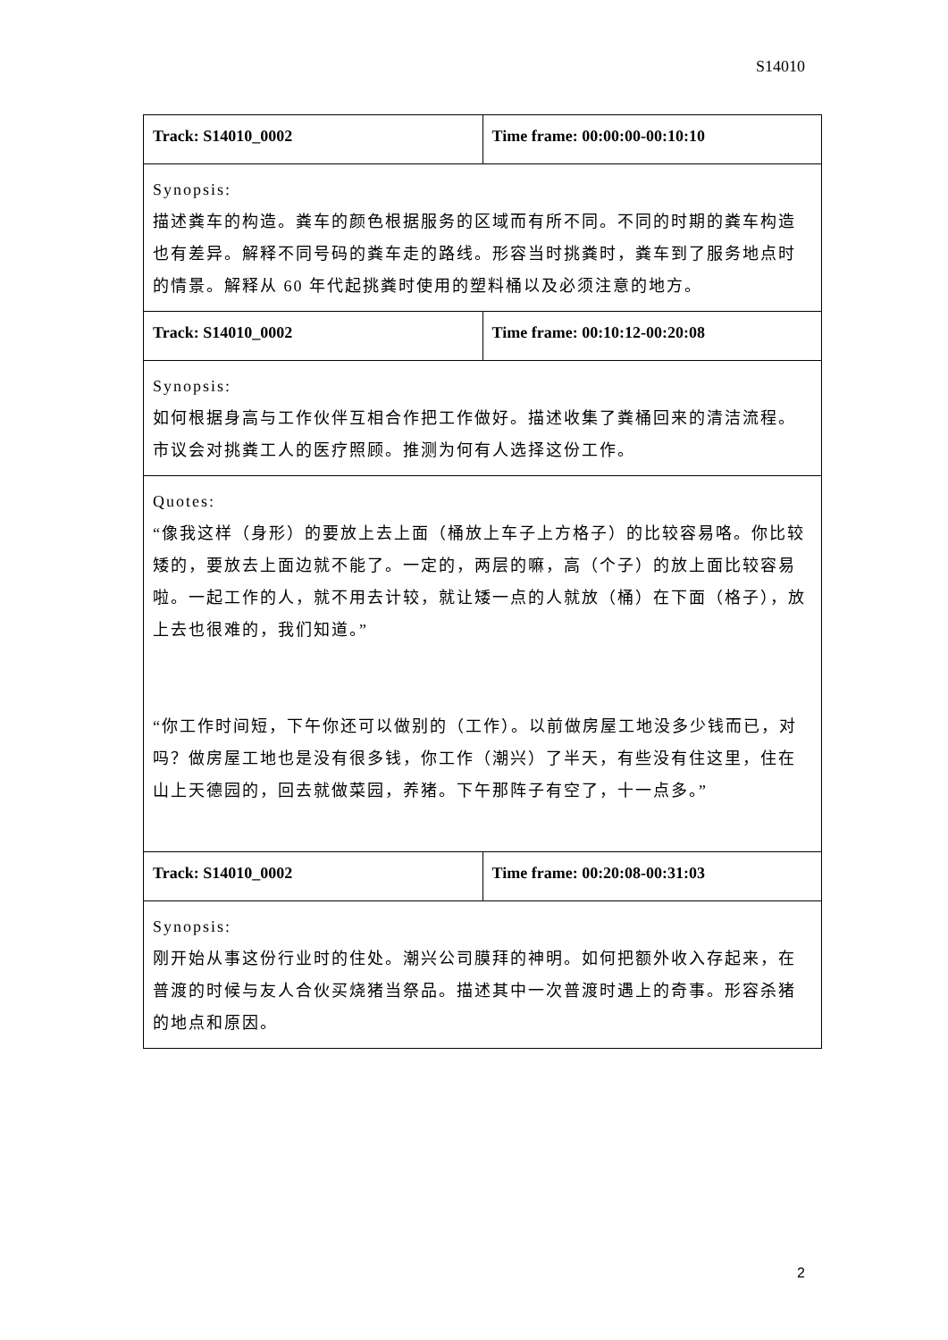S14010
| Track: S14010_0002 | Time frame: 00:00:00-00:10:10 |
| Synopsis: 描述粪车的构造。粪车的颜色根据服务的区域而有所不同。不同的时期的粪车构造也有差异。解释不同号码的粪车走的路线。形容当时挑粪时，粪车到了服务地点时的情景。解释从 60 年代起挑粪时使用的塑料桶以及必须注意的地方。 | |
| Track: S14010_0002 | Time frame: 00:10:12-00:20:08 |
| Synopsis: 如何根据身高与工作伙伴互相合作把工作做好。描述收集了粪桶回来的清洁流程。市议会对挑粪工人的医疗照顾。推测为何有人选择这份工作。 | |
| Quotes: “像我这样（身形）的要放上去上面（桶放上车子上方格子）的比较容易咯。你比较矮的，要放去上面边就不能了。一定的，两层的嘛，高（个子）的放上面比较容易啦。一起工作的人，就不用去计较，就让矮一点的人就放（桶）在下面（格子），放上去也很难的，我们知道。” “你工作时间短，下午你还可以做别的（工作）。以前做房屋工地没多少钱而已，对吗？做房屋工地也是没有很多钱，你工作（潮兴）了半天，有些没有住这里，住在山上天德园的，回去就做菜园，养猪。下午那阵子有空了，十一点多。” | |
| Track: S14010_0002 | Time frame: 00:20:08-00:31:03 |
| Synopsis: 刚开始从事这份行业时的住处。潮兴公司膜拜的神明。如何把额外收入存起来，在普渡的时候与友人合伙买烧猪当祭品。描述其中一次普渡时遇上的奇事。形容杀猪的地点和原因。 | |
2